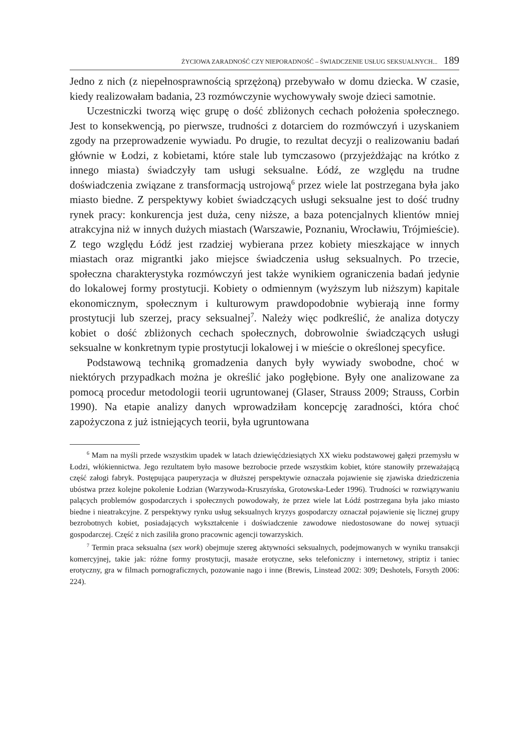ŻYCIOWA ZARADNOŚĆ CZY NIEPORADNOŚĆ – ŚWIADCZENIE USŁUG SEKSUALNYCH... 189
Jedno z nich (z niepełnosprawnością sprzężoną) przebywało w domu dziecka. W czasie, kiedy realizowałam badania, 23 rozmówczynie wychowywały swoje dzieci samotnie.
Uczestniczki tworzą więc grupę o dość zbliżonych cechach położenia społecznego. Jest to konsekwencją, po pierwsze, trudności z dotarciem do rozmówczyń i uzyskaniem zgody na przeprowadzenie wywiadu. Po drugie, to rezultat decyzji o realizowaniu badań głównie w Łodzi, z kobietami, które stale lub tymczasowo (przyjeżdżając na krótko z innego miasta) świadczyły tam usługi seksualne. Łódź, ze względu na trudne doświadczenia związane z transformacją ustrojową<sup>6</sup> przez wiele lat postrzegana była jako miasto biedne. Z perspektywy kobiet świadczących usługi seksualne jest to dość trudny rynek pracy: konkurencja jest duża, ceny niższe, a baza potencjalnych klientów mniej atrakcyjna niż w innych dużych miastach (Warszawie, Poznaniu, Wrocławiu, Trójmieście). Z tego względu Łódź jest rzadziej wybierana przez kobiety mieszkające w innych miastach oraz migrantki jako miejsce świadczenia usług seksualnych. Po trzecie, społeczna charakterystyka rozmówczyń jest także wynikiem ograniczenia badań jedynie do lokalowej formy prostytucji. Kobiety o odmiennym (wyższym lub niższym) kapitale ekonomicznym, społecznym i kulturowym prawdopodobnie wybierają inne formy prostytucji lub szerzej, pracy seksualnej<sup>7</sup>. Należy więc podkreślić, że analiza dotyczy kobiet o dość zbliżonych cechach społecznych, dobrowolnie świadczących usługi seksualne w konkretnym typie prostytucji lokalowej i w mieście o określonej specyfice.
Podstawową techniką gromadzenia danych były wywiady swobodne, choć w niektórych przypadkach można je określić jako pogłębione. Były one analizowane za pomocą procedur metodologii teorii ugruntowanej (Glaser, Strauss 2009; Strauss, Corbin 1990). Na etapie analizy danych wprowadziłam koncepcję zaradności, która choć zapożyczona z już istniejących teorii, była ugruntowana
<sup>6</sup> Mam na myśli przede wszystkim upadek w latach dziewięćdziesiątych XX wieku podstawowej gałęzi przemysłu w Łodzi, włókiennictwa. Jego rezultatem było masowe bezrobocie przede wszystkim kobiet, które stanowiły przeważającą część załogi fabryk. Postępująca pauperyzacja w dłuższej perspektywie oznaczała pojawienie się zjawiska dziedziczenia ubóstwa przez kolejne pokolenie Łodzian (Warzywoda-Kruszyńska, Grotowska-Leder 1996). Trudności w rozwiązywaniu palących problemów gospodarczych i społecznych powodowały, że przez wiele lat Łódź postrzegana była jako miasto biedne i nieatrakcyjne. Z perspektywy rynku usług seksualnych kryzys gospodarczy oznaczał pojawienie się licznej grupy bezrobotnych kobiet, posiadających wykształcenie i doświadczenie zawodowe niedostosowane do nowej sytuacji gospodarczej. Część z nich zasiliła grono pracownic agencji towarzyskich.
<sup>7</sup> Termin praca seksualna (sex work) obejmuje szereg aktywności seksualnych, podejmowanych w wyniku transakcji komercyjnej, takie jak: różne formy prostytucji, masaże erotyczne, seks telefoniczny i internetowy, striptiz i taniec erotyczny, gra w filmach pornograficznych, pozowanie nago i inne (Brewis, Linstead 2002: 309; Deshotels, Forsyth 2006: 224).